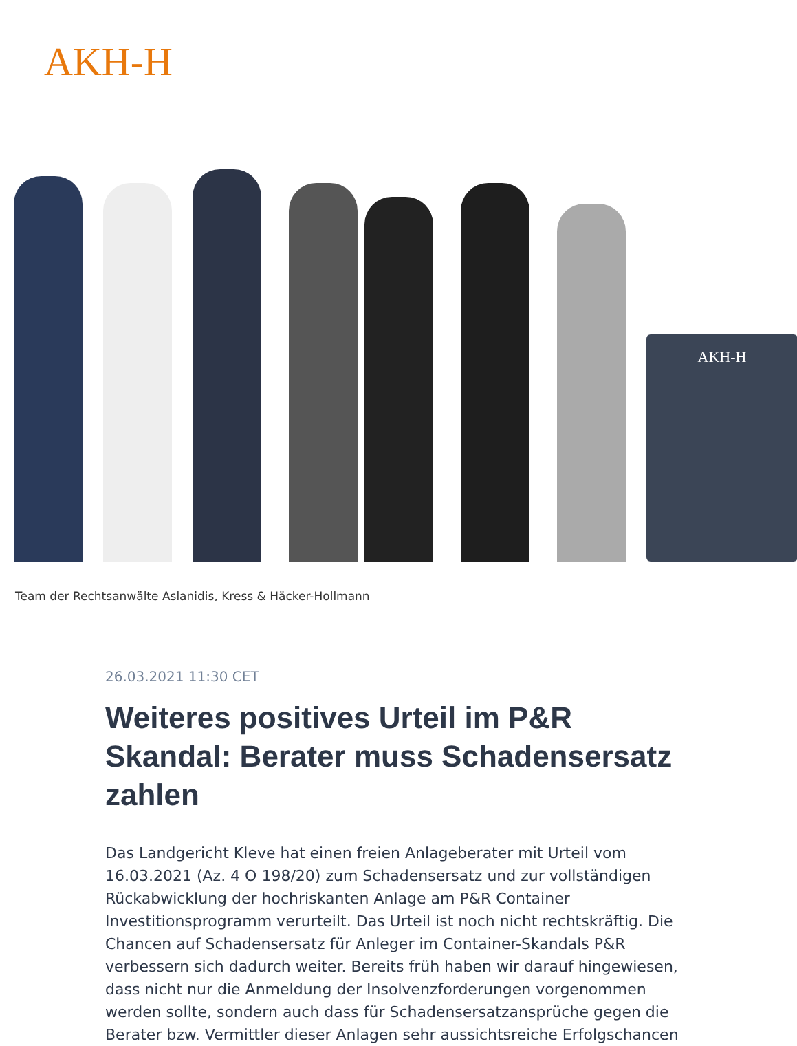AKH-H
AKH-H
Team der Rechtsanwälte Aslanidis, Kress & Häcker-Hollmann
26.03.2021 11:30 CET
Weiteres positives Urteil im P&R Skandal: Berater muss Schadensersatz zahlen
Das Landgericht Kleve hat einen freien Anlageberater mit Urteil vom 16.03.2021 (Az. 4 O 198/20) zum Schadensersatz und zur vollständigen Rückabwicklung der hochriskanten Anlage am P&R Container Investitionsprogramm verurteilt. Das Urteil ist noch nicht rechtskräftig. Die Chancen auf Schadensersatz für Anleger im Container-Skandals P&R verbessern sich dadurch weiter. Bereits früh haben wir darauf hingewiesen, dass nicht nur die Anmeldung der Insolvenzforderungen vorgenommen werden sollte, sondern auch dass für Schadensersatzansprüche gegen die Berater bzw. Vermittler dieser Anlagen sehr aussichtsreiche Erfolgschancen